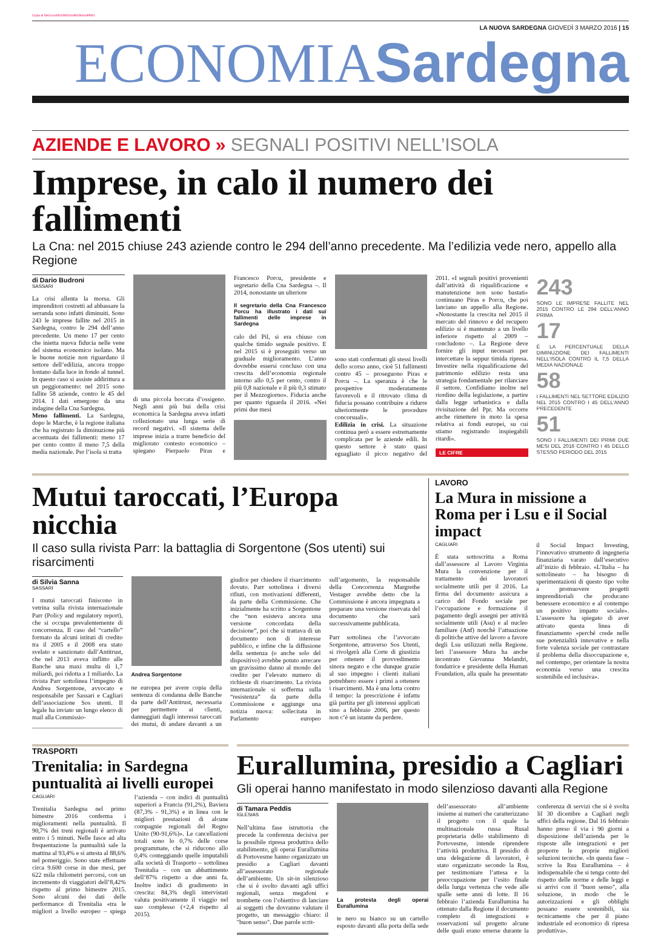Copia di 5661cceb50439530cefb53b0ecdf9f44
LA NUOVA SARDEGNA GIOVEDÌ 3 MARZO 2016 | 15
ECONOMIA Sardegna
AZIENDE E LAVORO » SEGNALI POSITIVI NELL’ISOLA
Imprese, in calo il numero dei fallimenti
La Cna: nel 2015 chiuse 243 aziende contro le 294 dell’anno precedente. Ma l’edilizia vede nero, appello alla Regione
di Dario Budroni
SASSARI
La crisi allenta la morsa. Gli imprenditori costretti ad abbassare la serranda sono infatti diminuiti. Sono 243 le imprese fallite nel 2015 in Sardegna, contro le 294 dell’anno precedente. Un meno 17 per cento che inietta nuova fiducia nelle vene del sistema economico isolano. Ma le buone notizie non riguardano il settore dell’edilizia, ancora troppo lontano dalla luce in fondo al tunnel. In questo caso si assiste addirittura a un peggioramento: nel 2015 sono fallite 58 aziende, contro le 45 del 2014. I dati emergono da una indagine della Cna Sardegna.
Meno fallimenti. La Sardegna, dopo le Marche, è la regione italiana che ha registrato la diminuzione più accentuata dei fallimenti: meno 17 per cento contro il meno 7,5 della media nazionale. Per l’isola si tratta
di una piccola boccata d’ossigeno. Negli anni più bui della crisi economica la Sardegna aveva infatti collezionato una lunga serie di record negativi. «Il sistema delle imprese inizia a trarre beneficio del migliorato contesto economico – spiegano Pierpaolo Piras e Francesco Porcu, presidente e segretario della Cna Sardegna –. Il 2014, nonostante un ulteriore
Il segretario della Cna Francesco Porcu ha illustrato i dati sui fallimenti delle imprese in Sardegna
calo del Pil, si era chiuso con qualche timido segnale positivo. E nel 2015 si è proseguiti verso un graduale miglioramento. L’anno dovrebbe essersi concluso con una crescita dell’economia regionale intorno allo 0,5 per cento, contro il più 0,8 nazionale e il più 0,3 stimato per il Mezzogiorno». Fiducia anche per quanto riguarda il 2016. «Nei primi due mesi
sono stati confermati gli stessi livelli dello scorso anno, cioè 51 fallimenti contro 45 – proseguono Piras e Porcu –. La speranza è che le prospettive moderatamente favorevoli e il ritrovato clima di fiducia possano contribuire a ridurre ulteriormente le procedure concorsuali».
Edilizia in crisi. La situazione continua però a essere estremamente complicata per le aziende edili. In questo settore è stato quasi eguagliato il picco negativo del 2011. «I segnali positivi provenienti dall’attività di riqualificazione e manutenzione non sono bastati» continuano Piras e Porcu, che poi lanciano un appello alla Regione. «Nonostante la crescita nel 2015 il mercato del rinnovo e del recupero edilizio si è mantenuto a un livello inferiore rispetto al 2009 – concludono –. La Regione deve fornire gli input necessari per intercettare la seppur timida ripresa. Investire nella riqualificazione del patrimonio edilizio resta una strategia fondamentale per rilanciare il settore. Confidiamo inoltre nel riordino della legislazione, a partire dalla legge urbanistica e dalla rivisitazione del Ppr. Ma occorre anche rimettere in moto la spesa relativa ai fondi europei, su cui stiamo registrando inspiegabili ritardi».
LE CIFRE
243
SONO LE IMPRESE FALLITE NEL 2015 CONTRO LE 294 DELL’ANNO PRIMA
17
È LA PERCENTUALE DELLA DIMINUZIONE DEI FALLIMENTI NELL’ISOLA CONTRO IL 7,5 DELLA MEDIA NAZIONALE
58
I FALLIMENTI NEL SETTORE EDILIZIO NEL 2015 CONTRO I 45 DELL’ANNO PRECEDENTE
51
SONO I FALLIMENTI DEI PRIMI DUE MESI DEL 2016 CONTRO I 45 DELLO STESSO PERIODO DEL 2015
Mutui taroccati, l’Europa nicchia
Il caso sulla rivista Parr: la battaglia di Sorgentone (Sos utenti) sui risarcimenti
di Silvia Sanna
SASSARI
I mutui taroccati finiscono in vetrina sulla rivista internazionale Parr (Policy and regulatory report), che si occupa prevalentemente di concorrenza. Il caso del “cartello” formato da alcuni istituti di credito tra il 2005 e il 2008 era stato svelato e sanzionato dall’Antitrust, che nel 2013 aveva inflitto alle Banche una maxi multa di 1,7 miliardi, poi ridotta a 1 miliardo. La rivista Parr sottolinea l’impegno di Andrea Sorgentone, avvocato e responsabile per Sassari e Cagliari dell’associazione Sos utenti. Il legale ha inviato un lungo elenco di mail alla Commissio-
Andrea Sorgentone
ne europea per avere copia della sentenza di condanna delle Banche da parte dell’Antitrust, necessaria per permettere ai clienti, danneggiati dagli interessi taroccati dei mutui, di andare davanti a un giudice per chiedere il risarcimento dovuto. Parr sottolinea i diversi rifiuti, con motivazioni differenti, da parte della Commissione. Che inizialmente ha scritto a Sorgentone che “non esisteva ancora una versione concordata della decisione”, poi che si trattava di un documento non di interesse pubblico, e infine che la diffusione della sentenza (o anche solo del dispositivo) avrebbe potuto arrecare un gravissimo danno al mondo del credito per l’elevato numero di richieste di risarcimento. La rivista internazionale si sofferma sulla “resistenza” da parte della Commissione e aggiunge una notizia nuova: sollecitata in Parlamento europeo sull’argomento, la responsabile della Concorrenza Margrethe Vestager avrebbe detto che la Commissione è ancora impegnata a preparare una versione riservata del documento che sarà successivamente pubblicata.
Parr sottolinea che l’avvocato Sorgentone, attraverso Sos Utenti, si rivolgerà alla Corte di giustizia per ottenere il provvedimento sinora negato e che dunque grazie al suo impegno i clienti italiani potrebbero essere i primi a ottenere i risarcimenti. Ma è una lotta contro il tempo: la prescrizione è infattu già partita per gli interessi applicati sino a febbraio 2006, per questo non c’è un istante da perdere.
LAVORO
La Mura in missione a Roma per i Lsu e il Social impact
CAGLIARI
È stata sottoscritta a Roma dall’assessore al Lavoro Virginia Mura la convenzione per il trattamento dei lavoratori socialmente utili per il 2016. La firma del documento assicura a carico del Fondo sociale per l’occupazione e formazione il pagamento degli assegni per attività socialmente utili (Asu) e al nucleo familiare (Anf) nonchè l’attuazione di politiche attive del lavoro a favore degli Lsu utilizzati nella Regione. Ieri l’assessore Mura ha anche incontrato Giovanna Melandri, fondatrice e presidente della Human Foundation, alla quale ha presentato il Social Impact Investing, l’innovativo strumento di ingegneria finanziaria varato dall’esecutivo all’inizio di febbraio. «L’Italia – ha sottolineato – ha bisogno di sperimentazioni di questo tipo volte a promuovere progetti imprenditoriali che producano benessere economico e al contempo un positivo impatto sociale». L’assessore ha spiegato di aver attivato questa linea di finanziamento «perché crede nelle sue potenzialità innovative e nella forte valenza sociale per contrastare il problema della disoccupazione e, nel contempo, per orientare la nostra economia verso una crescita sostenibile ed inclusiva».
TRASPORTI
Trenitalia: in Sardegna puntualità ai livelli europei
CAGLIARI
Trenitalia Sardegna nel primo bimestre 2016 conferma i miglioramenti nella puntualità. Il 90,7% dei treni regionali è arrivato entro i 5 minuti. Nelle fasce ad alta frequentazione la puntualità sale la mattina al 93,4% e si attesta al 88,6% nel pomeriggio. Sono state effettuate circa 9.600 corse in due mesi, per 622 mila chilometri percorsi, con un incremento di viaggiatori dell’8,42% rispetto al primo bimestre 2015. Sono alcuni dei dati delle performance di Trenitalia «tra le migliori a livello europeo – spiega l’azienda – con indici di puntualità superiori a Francia (91,2%), Baviera (87,3% - 91,3%) e in linea con le migliori prestazioni di alcune compagnie regionali del Regno Unito (90-91,6%)». Le cancellazioni totali sono lo 0,7% delle corse programmate, che si riducono allo 0,4% conteggiando quelle imputabili alla società di Trasporto – sottolinea Trenitalia – con un abbattimento dell’87% rispetto a due anni fa. Inoltre indici di gradimento in crescita: 84,3% degli intervistati valuta positivamente il viaggio nel suo complesso (+2,4 rispetto al 2015).
Eurallumina, presidio a Cagliari
Gli operai hanno manifestato in modo silenzioso davanti alla Regione
di Tamara Peddis
IGLESIAS
Nell’ultima fase istruttoria che precede la conferenza decisiva per la possibile ripresa produttiva dello stabilimento, gli operai Eurallumina di Portovesme hanno organizzato un presidio a Cagliari davanti all’assessorato regionale dell’ambiente. Un sit-in silenzioso che si è svolto davanti agli uffici regionali, senza megafoni e trombette con l’obiettivo di lanciare ai soggetti che dovranno valutare il progetto, un messaggio chiaro: il "buon senso". Due parole scrit-
La protesta degli operai Eurallumina
te nero su bianco su un cartello esposto davanti alla porta della sede dell’assessorato all’ambiente insieme ai numeri che caratterizzano il progetto con il quale la multinazionale russa Rusal proprietaria dello stabilimento di Portovesme, intende riprendere l’attività produttiva. Il presidio di una delegazione di lavoratori, è stato organizzato secondo la Rsu, per testimoniare l’attesa e la preoccupazione per l’esito finale della lunga vertenza che vede alle spalle sette anni di lotte. Il 16 febbraio l’azienda Eurallumina ha ottenuto dalla Regione il documento completo di integrazioni e osservazioni sul progetto alcune delle quali erano emerse durante la conferenza di servizi che si è svolta lil 30 dicembre a Cagliari negli uffici della regione. Dal 16 febbraio hanno preso il via i 90 giorni a disposizione dell’azienda per le risposte alle integrazioni e per proporre le proprie migliori soluzioni tecniche. «In questa fase – scrive la Rsu Eurallumina – è indispensabile che si tenga conto del rispetto delle norme e delle leggi e si arrivi con il "buon senso", alla soluzione, in modo che le autorizzazioni e gli obblighi possano essere sostenibili, sia tecnicamente che per il piano industriale ed economico di ripresa produttiva».